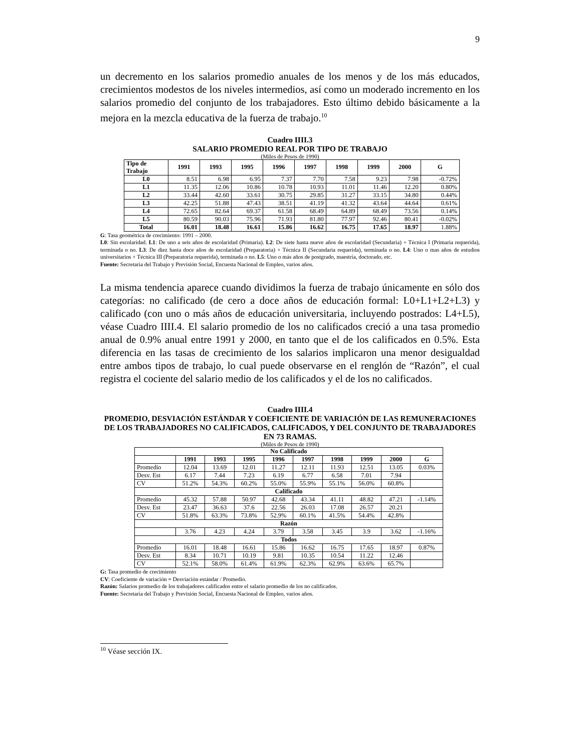9
un decremento en los salarios promedio anuales de los menos y de los más educados, crecimientos modestos de los niveles intermedios, así como un moderado incremento en los salarios promedio del conjunto de los trabajadores. Esto último debido básicamente a la mejora en la mezcla educativa de la fuerza de trabajo.<sup>10</sup>
Cuadro IIII.3
SALARIO PROMEDIO REAL POR TIPO DE TRABAJO
(Miles de Pesos de 1990)
| Tipo de Trabajo | 1991 | 1993 | 1995 | 1996 | 1997 | 1998 | 1999 | 2000 | G |
| --- | --- | --- | --- | --- | --- | --- | --- | --- | --- |
| L0 | 8.51 | 6.98 | 6.95 | 7.37 | 7.70 | 7.58 | 9.23 | 7.98 | -0.72% |
| L1 | 11.35 | 12.06 | 10.86 | 10.78 | 10.93 | 11.01 | 11.46 | 12.20 | 0.80% |
| L2 | 33.44 | 42.60 | 33.61 | 30.75 | 29.85 | 31.27 | 33.15 | 34.80 | 0.44% |
| L3 | 42.25 | 51.88 | 47.43 | 38.51 | 41.19 | 41.32 | 43.64 | 44.64 | 0.61% |
| L4 | 72.65 | 82.64 | 69.37 | 61.58 | 68.49 | 64.89 | 68.49 | 73.56 | 0.14% |
| L5 | 80.59 | 90.03 | 75.96 | 71.93 | 81.80 | 77.97 | 92.46 | 80.41 | -0.02% |
| Total | 16.01 | 18.48 | 16.61 | 15.86 | 16.62 | 16.75 | 17.65 | 18.97 | 1.88% |
G: Tasa geométrica de crecimiento: 1991 – 2000.
L0: Sin escolaridad. L1: De uno a seis años de escolaridad (Primaria). L2: De siete hasta nueve años de escolaridad (Secundaria) + Técnica I (Primaria requerida), terminada o no. L3: De diez hasta doce años de escolaridad (Preparatoria) + Técnica II (Secundaria requerida), terminada o no. L4: Uno o mas años de estudios universitarios + Técnica III (Preparatoria requerida), terminada o no. L5: Uno o más años de postgrado, maestría, doctorado, etc.
Fuente: Secretaría del Trabajo y Previsión Social, Encuesta Nacional de Empleo, varios años.
La misma tendencia aparece cuando dividimos la fuerza de trabajo únicamente en sólo dos categorías: no calificado (de cero a doce años de educación formal: L0+L1+L2+L3) y calificado (con uno o más años de educación universitaria, incluyendo postrados: L4+L5), véase Cuadro IIII.4. El salario promedio de los no calificados creció a una tasa promedio anual de 0.9% anual entre 1991 y 2000, en tanto que el de los calificados en 0.5%. Esta diferencia en las tasas de crecimiento de los salarios implicaron una menor desigualdad entre ambos tipos de trabajo, lo cual puede observarse en el renglón de “Razón”, el cual registra el cociente del salario medio de los calificados y el de los no calificados.
Cuadro IIII.4
PROMEDIO, DESVIACIÓN ESTÁNDAR Y COEFICIENTE DE VARIACIÓN DE LAS REMUNERACIONES DE LOS TRABAJADORES NO CALIFICADOS, CALIFICADOS, Y DEL CONJUNTO DE TRABAJADORES
EN 73 RAMAS.
(Miles de Pesos de 1990)
| No Calificado | | | | | | | | | |
| --- | --- | --- | --- | --- | --- | --- | --- | --- | --- |
| | 1991 | 1993 | 1995 | 1996 | 1997 | 1998 | 1999 | 2000 | G |
| Promedio | 12.04 | 13.69 | 12.01 | 11.27 | 12.11 | 11.93 | 12.51 | 13.05 | 0.03% |
| Desv. Est | 6.17 | 7.44 | 7.23 | 6.19 | 6.77 | 6.58 | 7.01 | 7.94 | |
| CV | 51.2% | 54.3% | 60.2% | 55.0% | 55.9% | 55.1% | 56.0% | 60.8% | |
| Calificado | | | | | | | | | |
| Promedio | 45.32 | 57.88 | 50.97 | 42.68 | 43.34 | 41.11 | 48.82 | 47.21 | -1.14% |
| Desv. Est | 23.47 | 36.63 | 37.6 | 22.56 | 26.03 | 17.08 | 26.57 | 20.21 | |
| CV | 51.8% | 63.3% | 73.8% | 52.9% | 60.1% | 41.5% | 54.4% | 42.8% | |
| Razón | | | | | | | | | |
| | 3.76 | 4.23 | 4.24 | 3.79 | 3.58 | 3.45 | 3.9 | 3.62 | -1.16% |
| Todos | | | | | | | | | |
| Promedio | 16.01 | 18.48 | 16.61 | 15.86 | 16.62 | 16.75 | 17.65 | 18.97 | 0.87% |
| Desv. Est | 8.34 | 10.71 | 10.19 | 9.81 | 10.35 | 10.54 | 11.22 | 12.46 | |
| CV | 52.1% | 58.0% | 61.4% | 61.9% | 62.3% | 62.9% | 63.6% | 65.7% | |
G: Tasa promedio de crecimiento
CV: Coeficiente de variación = Desviación estándar / Promedio.
Razón: Salarios promedio de los trabajadores calificados entre el salario promedio de los no calificados.
Fuente: Secretaría del Trabajo y Previsión Social, Encuesta Nacional de Empleo, varios años.
<sup>10</sup> Véase sección IX.